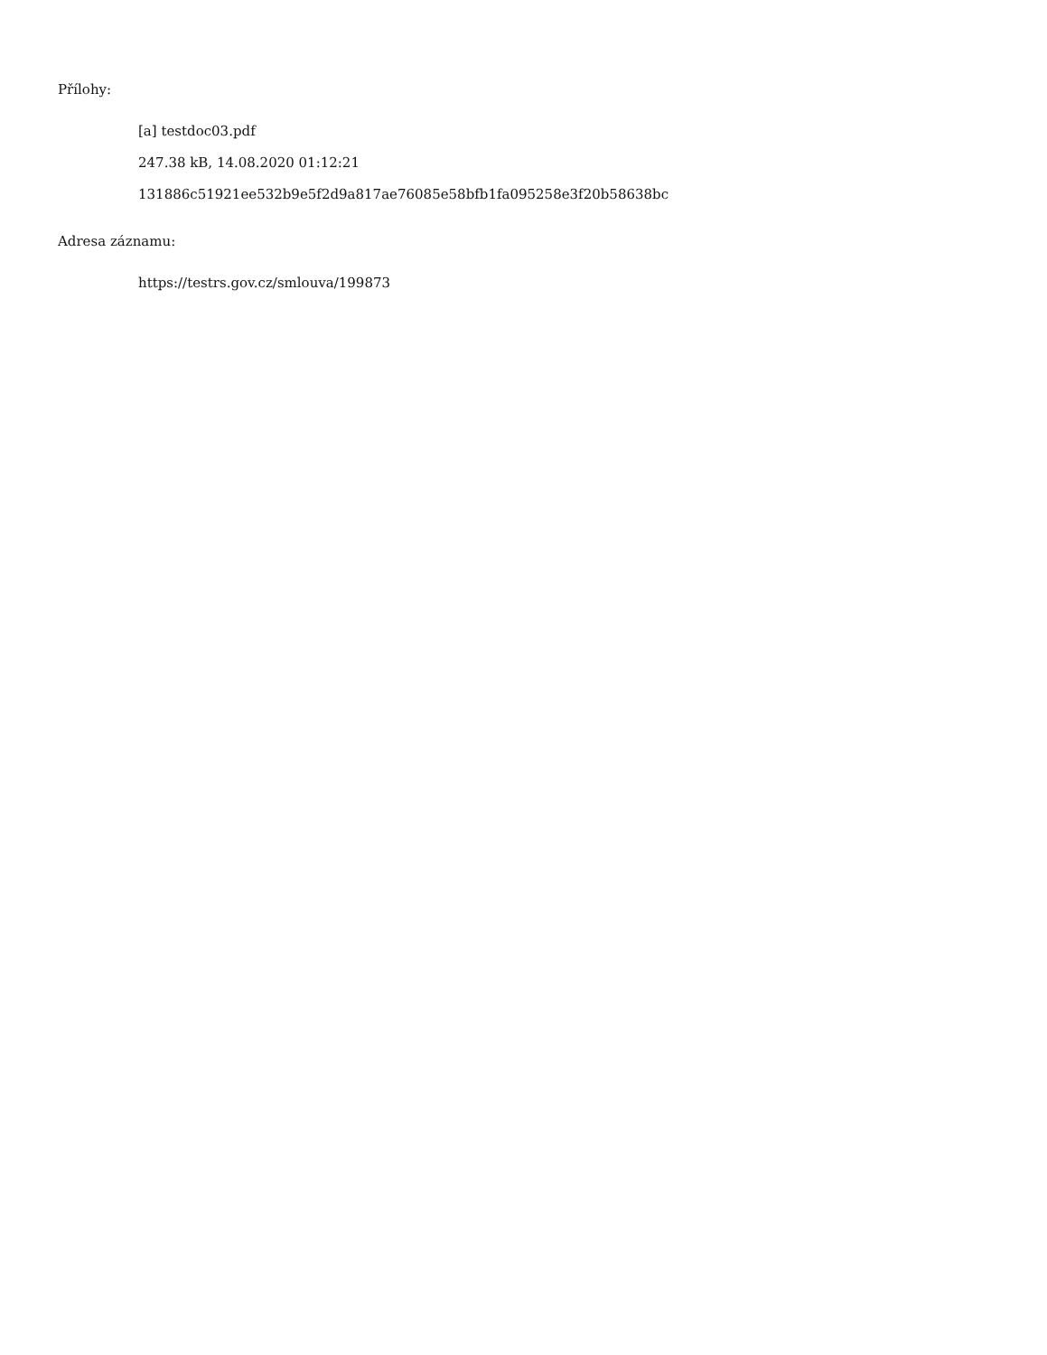Přílohy:
[a] testdoc03.pdf
247.38 kB, 14.08.2020 01:12:21
131886c51921ee532b9e5f2d9a817ae76085e58bfb1fa095258e3f20b58638bc
Adresa záznamu:
https://testrs.gov.cz/smlouva/199873